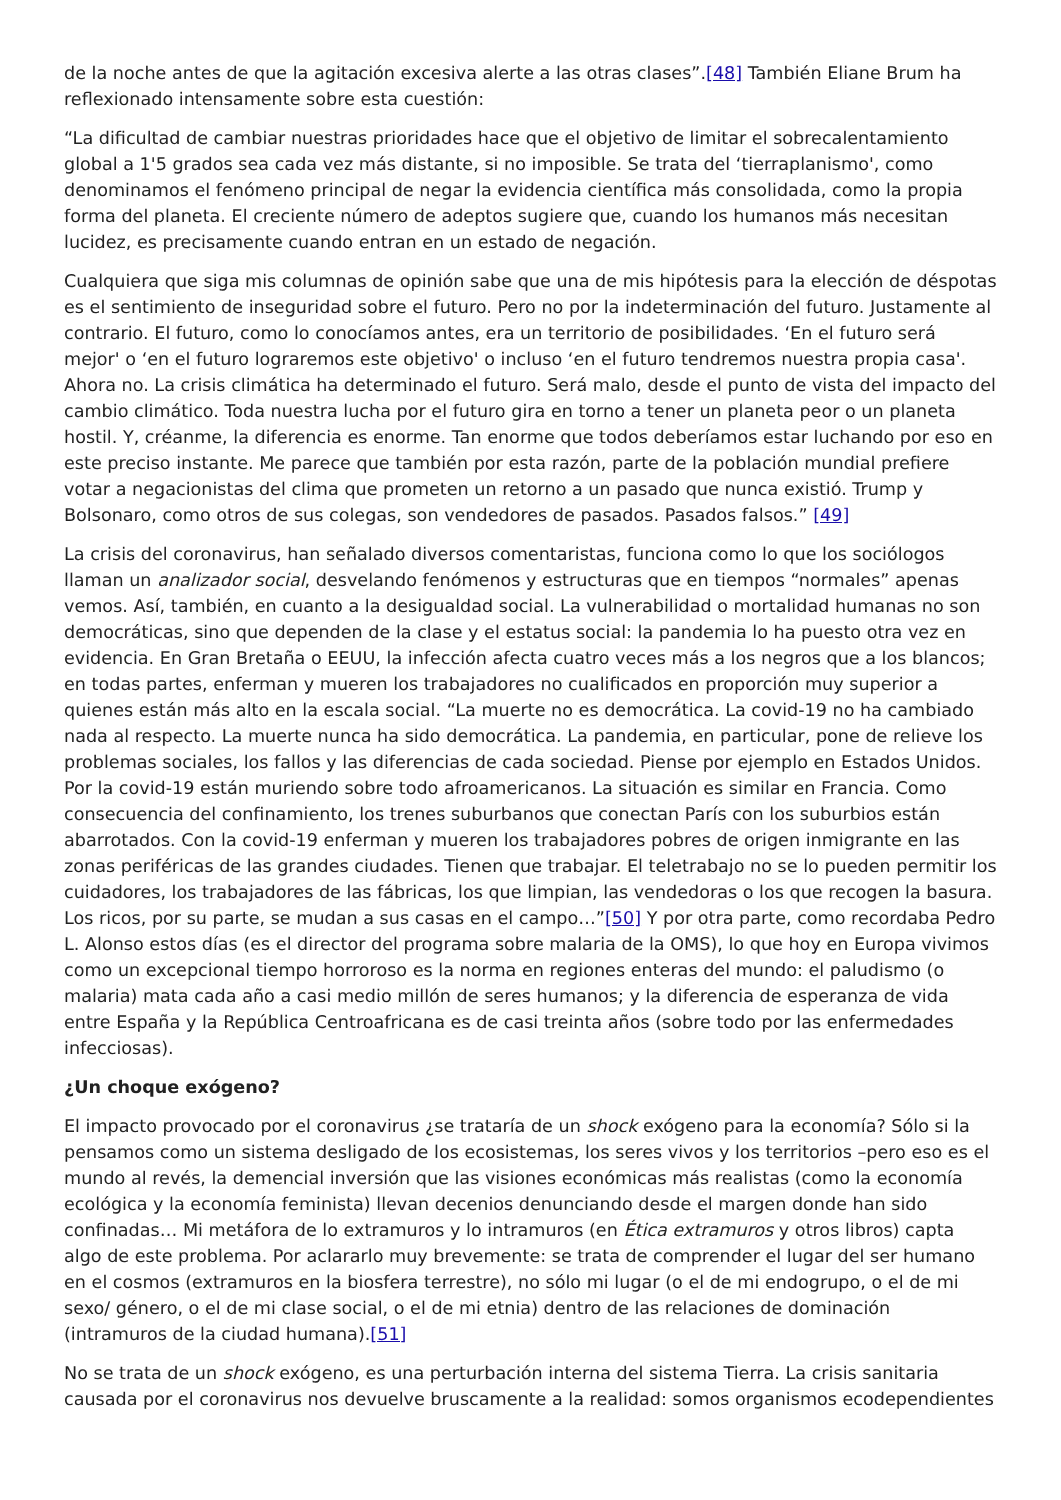de la noche antes de que la agitación excesiva alerte a las otras clases”.[48] También Eliane Brum ha reflexionado intensamente sobre esta cuestión:
“La dificultad de cambiar nuestras prioridades hace que el objetivo de limitar el sobrecalentamiento global a 1'5 grados sea cada vez más distante, si no imposible. Se trata del ‘tierraplanismo', como denominamos el fenómeno principal de negar la evidencia científica más consolidada, como la propia forma del planeta. El creciente número de adeptos sugiere que, cuando los humanos más necesitan lucidez, es precisamente cuando entran en un estado de negación.
Cualquiera que siga mis columnas de opinión sabe que una de mis hipótesis para la elección de déspotas es el sentimiento de inseguridad sobre el futuro. Pero no por la indeterminación del futuro. Justamente al contrario. El futuro, como lo conocíamos antes, era un territorio de posibilidades. ‘En el futuro será mejor' o ‘en el futuro lograremos este objetivo' o incluso ‘en el futuro tendremos nuestra propia casa'. Ahora no. La crisis climática ha determinado el futuro. Será malo, desde el punto de vista del impacto del cambio climático. Toda nuestra lucha por el futuro gira en torno a tener un planeta peor o un planeta hostil. Y, créanme, la diferencia es enorme. Tan enorme que todos deberíamos estar luchando por eso en este preciso instante. Me parece que también por esta razón, parte de la población mundial prefiere votar a negacionistas del clima que prometen un retorno a un pasado que nunca existió. Trump y Bolsonaro, como otros de sus colegas, son vendedores de pasados. Pasados falsos.” [49]
La crisis del coronavirus, han señalado diversos comentaristas, funciona como lo que los sociólogos llaman un analizador social, desvelando fenómenos y estructuras que en tiempos “normales” apenas vemos. Así, también, en cuanto a la desigualdad social. La vulnerabilidad o mortalidad humanas no son democráticas, sino que dependen de la clase y el estatus social: la pandemia lo ha puesto otra vez en evidencia. En Gran Bretaña o EEUU, la infección afecta cuatro veces más a los negros que a los blancos; en todas partes, enferman y mueren los trabajadores no cualificados en proporción muy superior a quienes están más alto en la escala social. “La muerte no es democrática. La covid-19 no ha cambiado nada al respecto. La muerte nunca ha sido democrática. La pandemia, en particular, pone de relieve los problemas sociales, los fallos y las diferencias de cada sociedad. Piense por ejemplo en Estados Unidos. Por la covid-19 están muriendo sobre todo afroamericanos. La situación es similar en Francia. Como consecuencia del confinamiento, los trenes suburbanos que conectan París con los suburbios están abarrotados. Con la covid-19 enferman y mueren los trabajadores pobres de origen inmigrante en las zonas periféricas de las grandes ciudades. Tienen que trabajar. El teletrabajo no se lo pueden permitir los cuidadores, los trabajadores de las fábricas, los que limpian, las vendedoras o los que recogen la basura. Los ricos, por su parte, se mudan a sus casas en el campo…”[50] Y por otra parte, como recordaba Pedro L. Alonso estos días (es el director del programa sobre malaria de la OMS), lo que hoy en Europa vivimos como un excepcional tiempo horroroso es la norma en regiones enteras del mundo: el paludismo (o malaria) mata cada año a casi medio millón de seres humanos; y la diferencia de esperanza de vida entre España y la República Centroafricana es de casi treinta años (sobre todo por las enfermedades infecciosas).
¿Un choque exógeno?
El impacto provocado por el coronavirus ¿se trataría de un shock exógeno para la economía? Sólo si la pensamos como un sistema desligado de los ecosistemas, los seres vivos y los territorios –pero eso es el mundo al revés, la demencial inversión que las visiones económicas más realistas (como la economía ecológica y la economía feminista) llevan decenios denunciando desde el margen donde han sido confinadas… Mi metáfora de lo extramuros y lo intramuros (en Ética extramuros y otros libros) capta algo de este problema. Por aclararlo muy brevemente: se trata de comprender el lugar del ser humano en el cosmos (extramuros en la biosfera terrestre), no sólo mi lugar (o el de mi endogrupo, o el de mi sexo/ género, o el de mi clase social, o el de mi etnia) dentro de las relaciones de dominación (intramuros de la ciudad humana).[51]
No se trata de un shock exógeno, es una perturbación interna del sistema Tierra. La crisis sanitaria causada por el coronavirus nos devuelve bruscamente a la realidad: somos organismos ecodependientes